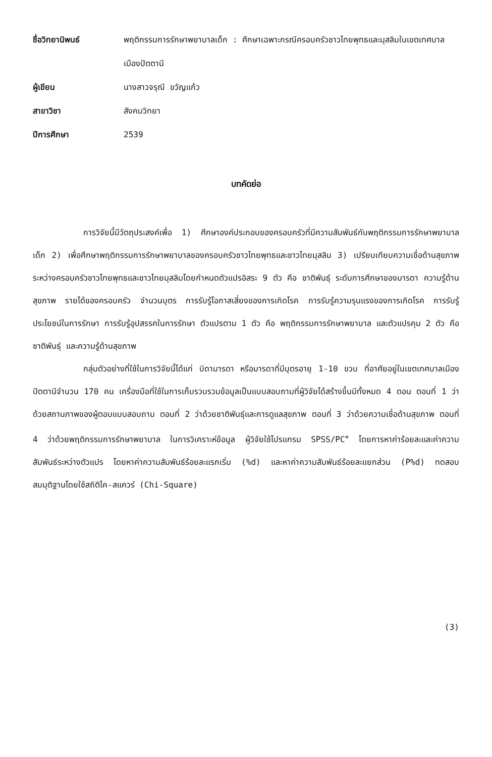ชื่อวิทยานิพนธ์
พฤติกรรมการรักษาพยาบาลเด็ก : ศึกษาเฉพาะกรณีครอบครัวชาวไทยพุทธและมุสลิมในเขตเทศบาลเมืองปัตตานี
ผู้เขียน
นางสาวจรุณี ขวัญแก้ว
สาขาวิชา
สังคมวิทยา
ปีการศึกษา
2539
บทคัดย่อ
การวิจัยนี้มีวัตถุประสงค์เพื่อ 1) ศึกษาองค์ประกอบของครอบครัวที่มีความสัมพันธ์กับพฤติกรรมการรักษาพยาบาลเด็ก 2) เพื่อศึกษาพฤติกรรมการรักษาพยาบาลของครอบครัวชาวไทยพุทธและชาวไทยมุสลิม 3) เปรียบเทียบความเชื่อด้านสุขภาพระหว่างครอบครัวชาวไทยพุทธและชาวไทยมุสลิมโดยกำหนดตัวแปรอิสระ 9 ตัว คือ ชาติพันธุ์ ระดับการศึกษาของมารดา ความรู้ด้านสุขภาพ รายได้ของครอบครัว จำนวนบุตร การรับรู้โอกาสเสี่ยงของการเกิดโรค การรับรู้ความรุนแรงของการเกิดโรค การรับรู้ประโยชน์ในการรักษา การรับรู้อุปสรรคในการรักษา ตัวแปรตาม 1 ตัว คือ พฤติกรรมการรักษาพยาบาล และตัวแปรคุม 2 ตัว คือ ชาติพันธุ์ และความรู้ด้านสุขภาพ
กลุ่มตัวอย่างที่ใช้ในการวิจัยนี้ได้แก่ บิดามารดา หรือมารดาที่มีบุตรอายุ 1-10 ขวบ ที่อาศัยอยู่ในเขตเทศบาลเมืองปัตตานีจำนวน 170 คน เครื่องมือที่ใช้ในการเก็บรวบรวมข้อมูลเป็นแบบสอบถามที่ผู้วิจัยได้สร้างขึ้นมีทั้งหมด 4 ตอน ตอนที่ 1 ว่าด้วยสถานภาพของผู้ตอบแบบสอบถาม ตอนที่ 2 ว่าด้วยชาติพันธุ์และการดูแลสุขภาพ ตอนที่ 3 ว่าด้วยความเชื่อด้านสุขภาพ ตอนที่ 4 ว่าด้วยพฤติกรรมการรักษาพยาบาล ในการวิเคราะห์ข้อมูล ผู้วิจัยใช้โปรแกรม SPSS/PC<sup>+</sup> โดยการหาค่าร้อยละและค่าความสัมพันธ์ระหว่างตัวแปร โดยหาค่าความสัมพันธ์ร้อยละแรกเริ่ม (%d) และหาค่าความสัมพันธ์ร้อยละแยกส่วน (P%d) ทดสอบสมมุติฐานโดยใช้สถิติไค-สแควร์ (Chi-Square)
(3)